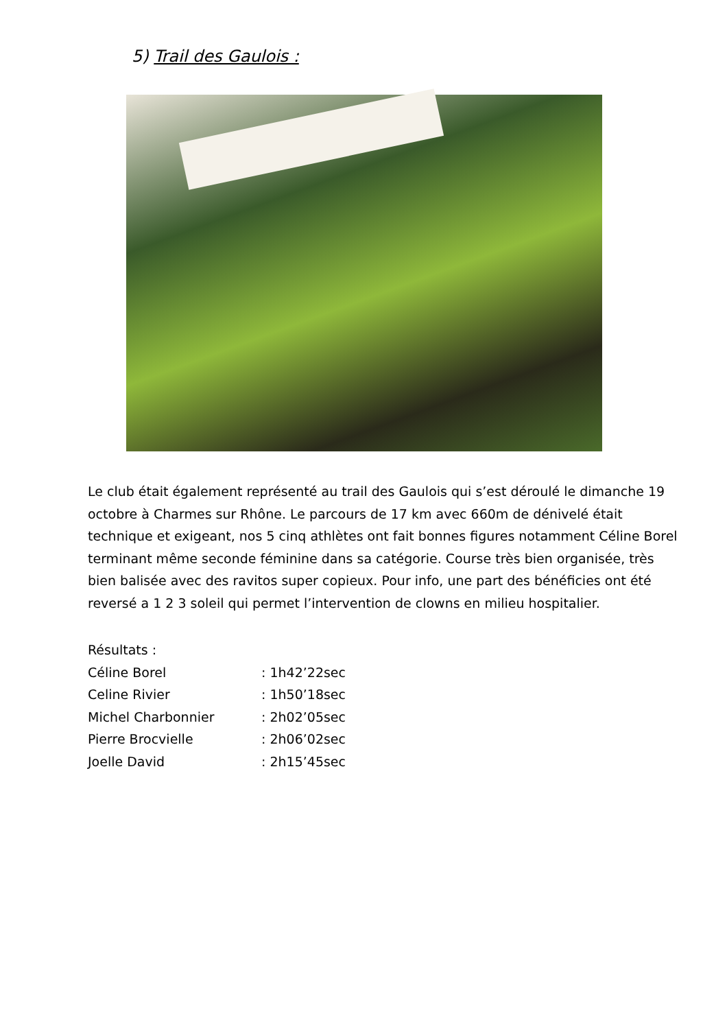5) Trail des Gaulois :
Le club était également représenté au trail des Gaulois qui s’est déroulé le dimanche 19 octobre à Charmes sur Rhône. Le parcours de 17 km avec 660m de dénivelé était technique et exigeant, nos 5 cinq athlètes ont fait bonnes figures notamment Céline Borel terminant même seconde féminine dans sa catégorie. Course très bien organisée, très bien balisée avec des ravitos super copieux. Pour info, une part des bénéficies ont été reversé a 1 2 3 soleil qui permet l’intervention de clowns en milieu hospitalier.
Résultats :
Céline Borel : 1h42’22sec
Celine Rivier : 1h50’18sec
Michel Charbonnier : 2h02’05sec
Pierre Brocvielle : 2h06’02sec
Joelle David : 2h15’45sec